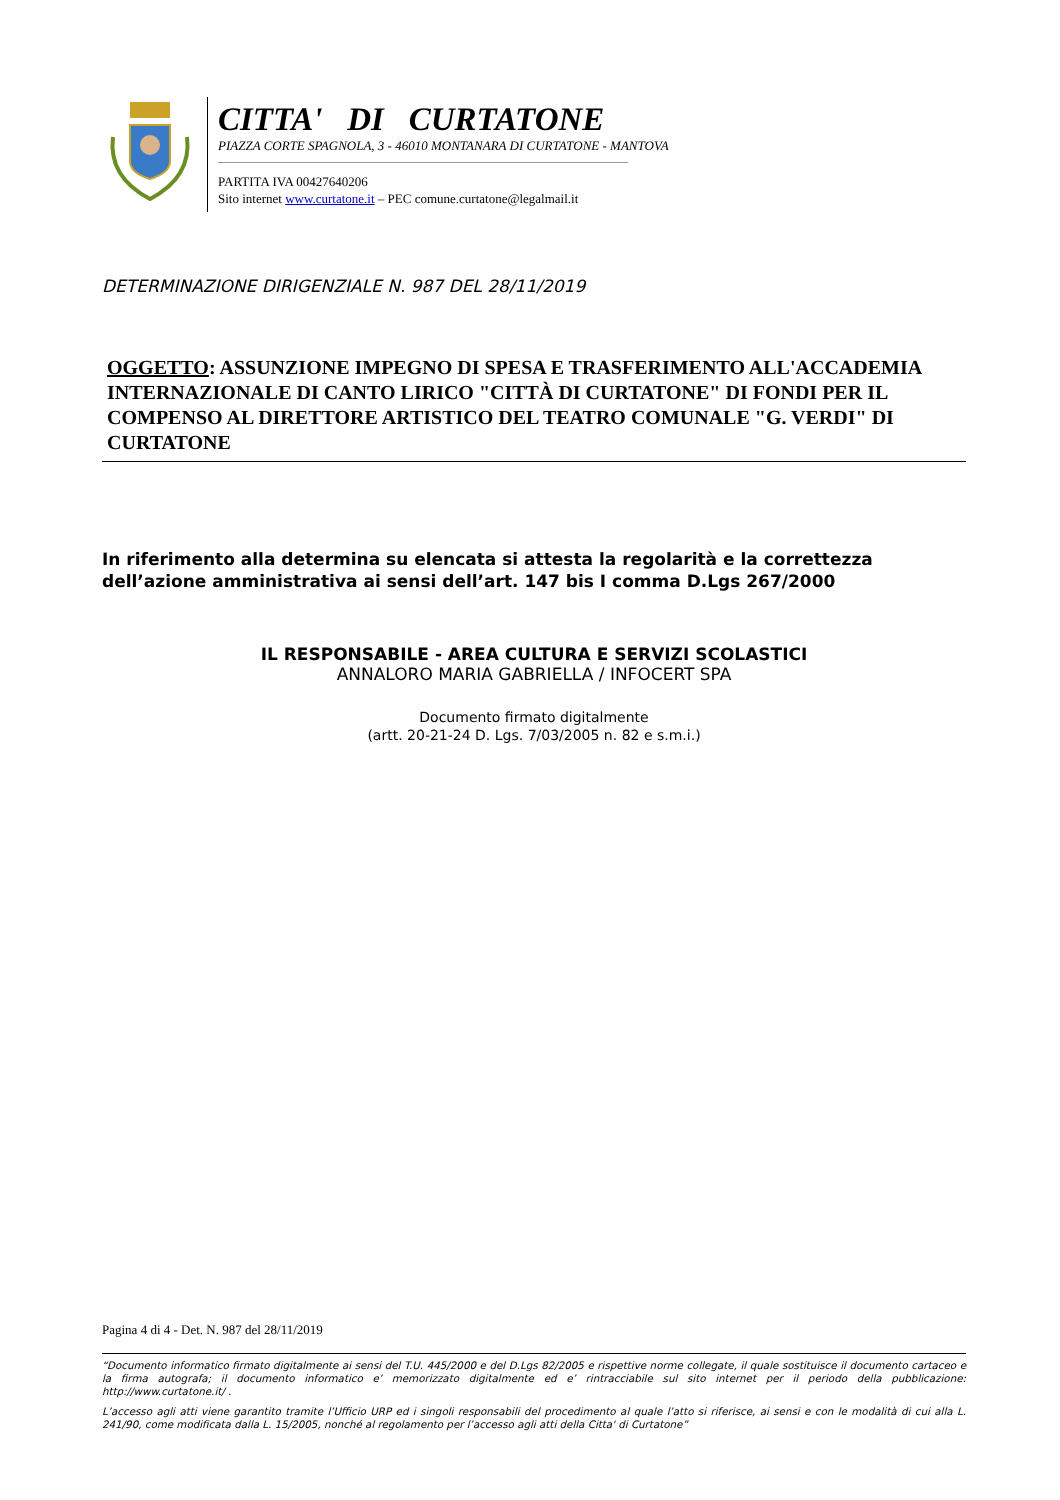CITTA' DI CURTATONE
PIAZZA CORTE SPAGNOLA, 3 - 46010 MONTANARA DI CURTATONE - MANTOVA
PARTITA IVA 00427640206
Sito internet www.curtatone.it – PEC comune.curtatone@legalmail.it
DETERMINAZIONE DIRIGENZIALE N. 987 DEL 28/11/2019
OGGETTO: ASSUNZIONE IMPEGNO DI SPESA E TRASFERIMENTO ALL'ACCADEMIA INTERNAZIONALE DI CANTO LIRICO "CITTÀ DI CURTATONE" DI FONDI PER IL COMPENSO AL DIRETTORE ARTISTICO DEL TEATRO COMUNALE "G. VERDI" DI CURTATONE
In riferimento alla determina su elencata si attesta la regolarità e la correttezza
dell’azione amministrativa ai sensi dell’art. 147 bis I comma D.Lgs 267/2000
IL RESPONSABILE - AREA CULTURA E SERVIZI SCOLASTICI
ANNALORO MARIA GABRIELLA / INFOCERT SPA
Documento firmato digitalmente
(artt. 20-21-24 D. Lgs. 7/03/2005 n. 82 e s.m.i.)
Pagina 4 di 4 - Det. N. 987 del 28/11/2019
“Documento informatico firmato digitalmente ai sensi del T.U. 445/2000 e del D.Lgs 82/2005 e rispettive norme collegate, il quale sostituisce il documento cartaceo e la firma autografa; il documento informatico e’ memorizzato digitalmente ed e’ rintracciabile sul sito internet per il periodo della pubblicazione: http://www.curtatone.it/ .
L’accesso agli atti viene garantito tramite l’Ufficio URP ed i singoli responsabili del procedimento al quale l’atto si riferisce, ai sensi e con le modalità di cui alla L. 241/90, come modificata dalla L. 15/2005, nonché al regolamento per l’accesso agli atti della Citta' di Curtatone”